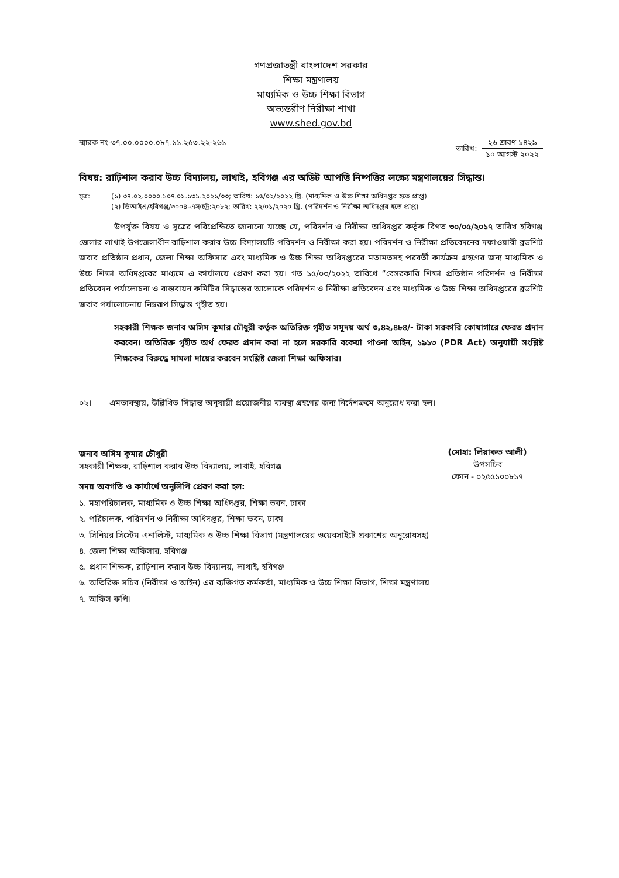গণপ্রজাতন্ত্রী বাংলাদেশ সরকার
শিক্ষা মন্ত্রণালয়
মাধ্যমিক ও উচ্চ শিক্ষা বিভাগ
অভ্যন্তরীণ নিরীক্ষা শাখা
www.shed.gov.bd
স্মারক নং-৩৭.০০.০০০০.০৮৭.১১.২৫৩.২২-২৬১
তারিখ:
২৬ শ্রাবণ ১৪২৯
১০ আগস্ট ২০২২
বিষয়: রাঢ়িশাল করাব উচ্চ বিদ্যালয়, লাখাই, হবিগঞ্জ এর অডিট আপত্তি নিষ্পত্তির লক্ষ্যে মন্ত্রণালয়ের সিদ্ধান্ত।
সূত্র: (১) ৩৭.০২.০০০০.১০৭.০১.১৩১.২০২১/৩৩; তারিখ: ১৬/০২/২০২২ খ্রি. (মাধ্যমিক ও উচ্চ শিক্ষা অধিদপ্তর হতে প্রাপ্ত)
(২) ডিআইএ/হবিগঞ্জ/৩০০৪-এস/চট্র:২০৮২; তারিখ: ২২/০১/২০২০ খ্রি. (পরিদর্শন ও নিরীক্ষা অধিদপ্তর হতে প্রাপ্ত)
উপর্যুক্ত বিষয় ও সূত্রের পরিপ্রেক্ষিতে জানানো যাচ্ছে যে, পরিদর্শন ও নিরীক্ষা অধিদপ্তর কর্তৃক বিগত ৩০/০৫/২০১৭ তারিখ হবিগঞ্জ জেলার লাখাই উপজেলাধীন রাঢ়িশাল করাব উচ্চ বিদ্যালয়টি পরিদর্শন ও নিরীক্ষা করা হয়। পরিদর্শন ও নিরীক্ষা প্রতিবেদনের দফাওয়ারী ব্রডশিট জবাব প্রতিষ্ঠান প্রধান, জেলা শিক্ষা অফিসার এবং মাধ্যমিক ও উচ্চ শিক্ষা অধিদপ্তরের মতামতসহ পরবর্তী কার্যক্রম গ্রহণের জন্য মাধ্যমিক ও উচ্চ শিক্ষা অধিদপ্তরের মাধ্যমে এ কার্যালয়ে প্রেরণ করা হয়। গত ১৫/০৩/২০২২ তারিখে “বেসরকারি শিক্ষা প্রতিষ্ঠান পরিদর্শন ও নিরীক্ষা প্রতিবেদন পর্যালোচনা ও বাস্তবায়ন কমিটির সিদ্ধান্তের আলোকে পরিদর্শন ও নিরীক্ষা প্রতিবেদন এবং মাধ্যমিক ও উচ্চ শিক্ষা অধিদপ্তরের ব্রডশিট জবাব পর্যালোচনায় নিম্নরূপ সিদ্ধান্ত গৃহীত হয়।
সহকারী শিক্ষক জনাব অসিম কুমার চৌধুরী কর্তৃক অতিরিক্ত গৃহীত সমুদয় অর্থ ৩,৪২,৪৮৪/- টাকা সরকারি কোষাগারে ফেরত প্রদান করবেন। অতিরিক্ত গৃহীত অর্থ ফেরত প্রদান করা না হলে সরকারি বকেয়া পাওনা আইন, ১৯১৩ (PDR Act) অনুযায়ী সংশ্লিষ্ট শিক্ষকের বিরুদ্ধে মামলা দায়ের করবেন সংশ্লিষ্ট জেলা শিক্ষা অফিসার।
০২। এমতাবস্থায়, উল্লিখিত সিদ্ধান্ত অনুযায়ী প্রয়োজনীয় ব্যবস্থা গ্রহণের জন্য নির্দেশক্রমে অনুরোধ করা হল।
(মোহা: লিয়াকত আলী)
উপসচিব
ফোন - ০২৫৫১০০৮১৭
জনাব অসিম কুমার চৌধুরী
সহকারী শিক্ষক, রাঢ়িশাল করাব উচ্চ বিদ্যালয়, লাখাই, হবিগঞ্জ
সদয় অবগতি ও কার্যার্থে অনুলিপি প্রেরণ করা হল:
১. মহাপরিচালক, মাধ্যমিক ও উচ্চ শিক্ষা অধিদপ্তর, শিক্ষা ভবন, ঢাকা
২. পরিচালক, পরিদর্শন ও নিরীক্ষা অধিদপ্তর, শিক্ষা ভবন, ঢাকা
৩. সিনিয়র সিস্টেম এনালিস্ট, মাধ্যমিক ও উচ্চ শিক্ষা বিভাগ (মন্ত্রণালয়ের ওয়েবসাইটে প্রকাশের অনুরোধসহ)
৪. জেলা শিক্ষা অফিসার, হবিগঞ্জ
৫. প্রধান শিক্ষক, রাঢ়িশাল করাব উচ্চ বিদ্যালয়, লাখাই, হবিগঞ্জ
৬. অতিরিক্ত সচিব (নিরীক্ষা ও আইন) এর ব্যক্তিগত কর্মকর্তা, মাধ্যমিক ও উচ্চ শিক্ষা বিভাগ, শিক্ষা মন্ত্রণালয়
৭. অফিস কপি।